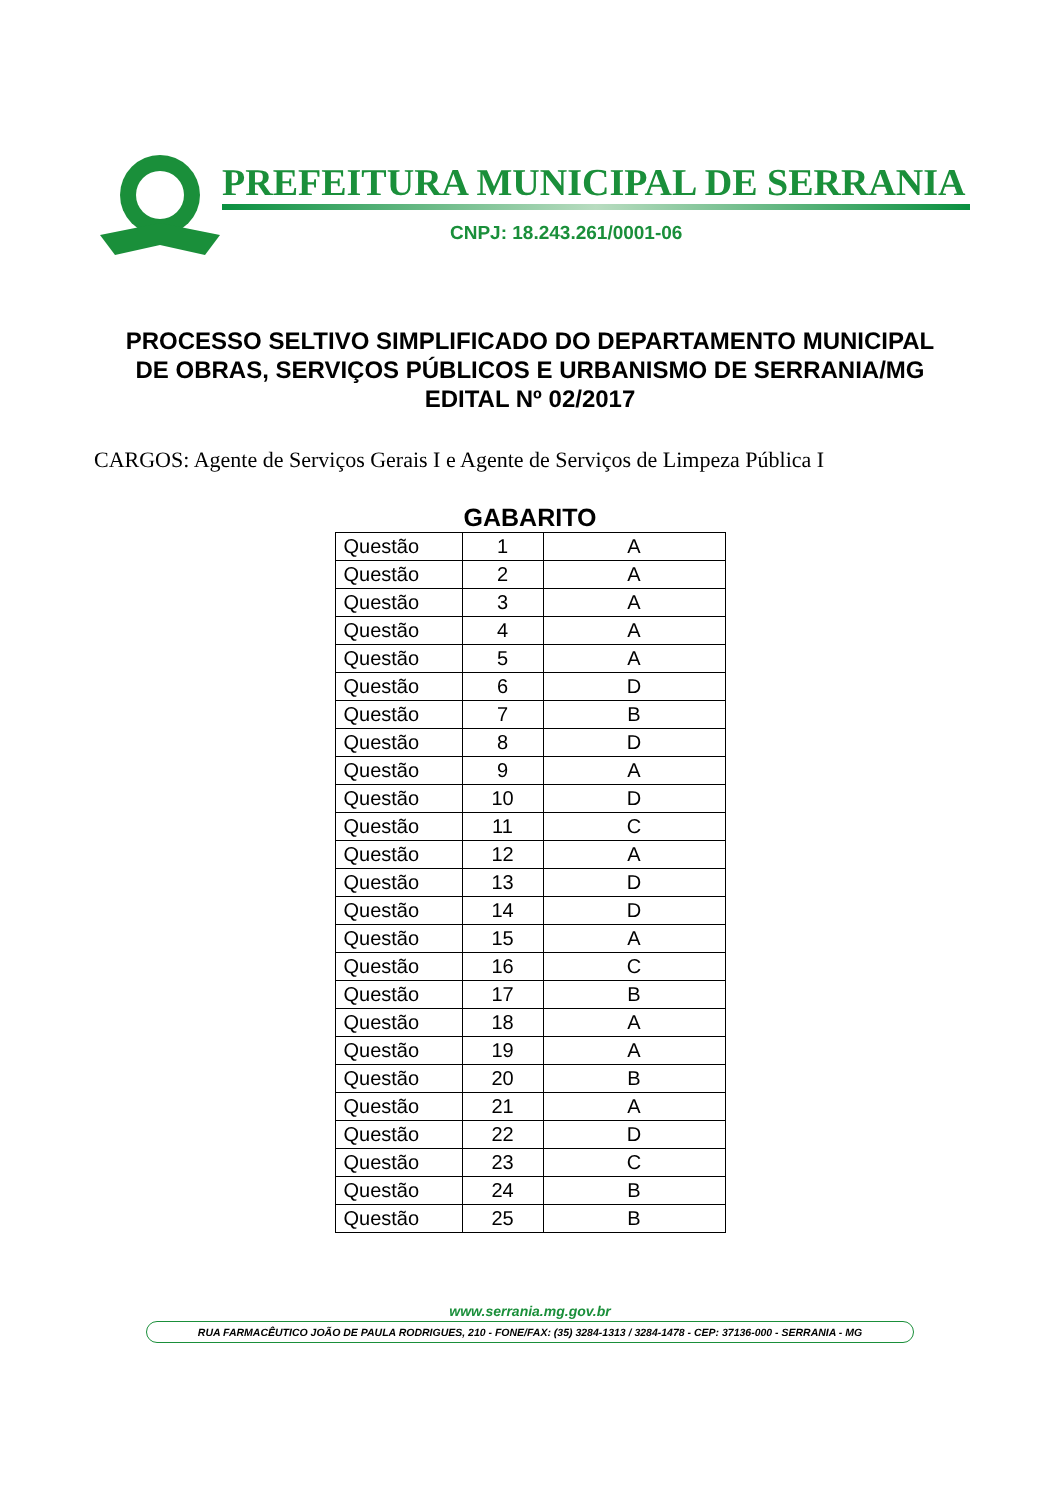PREFEITURA MUNICIPAL DE SERRANIA
CNPJ: 18.243.261/0001-06
PROCESSO SELTIVO SIMPLIFICADO DO DEPARTAMENTO MUNICIPAL
DE OBRAS, SERVIÇOS PÚBLICOS E URBANISMO DE SERRANIA/MG
EDITAL Nº 02/2017
CARGOS: Agente de Serviços Gerais I e Agente de Serviços de Limpeza Pública I
GABARITO
| Questão | 1 | A |
| Questão | 2 | A |
| Questão | 3 | A |
| Questão | 4 | A |
| Questão | 5 | A |
| Questão | 6 | D |
| Questão | 7 | B |
| Questão | 8 | D |
| Questão | 9 | A |
| Questão | 10 | D |
| Questão | 11 | C |
| Questão | 12 | A |
| Questão | 13 | D |
| Questão | 14 | D |
| Questão | 15 | A |
| Questão | 16 | C |
| Questão | 17 | B |
| Questão | 18 | A |
| Questão | 19 | A |
| Questão | 20 | B |
| Questão | 21 | A |
| Questão | 22 | D |
| Questão | 23 | C |
| Questão | 24 | B |
| Questão | 25 | B |
www.serrania.mg.gov.br
RUA FARMACÊUTICO JOÃO DE PAULA RODRIGUES, 210 - FONE/FAX: (35) 3284-1313 / 3284-1478 - CEP: 37136-000 - SERRANIA - MG